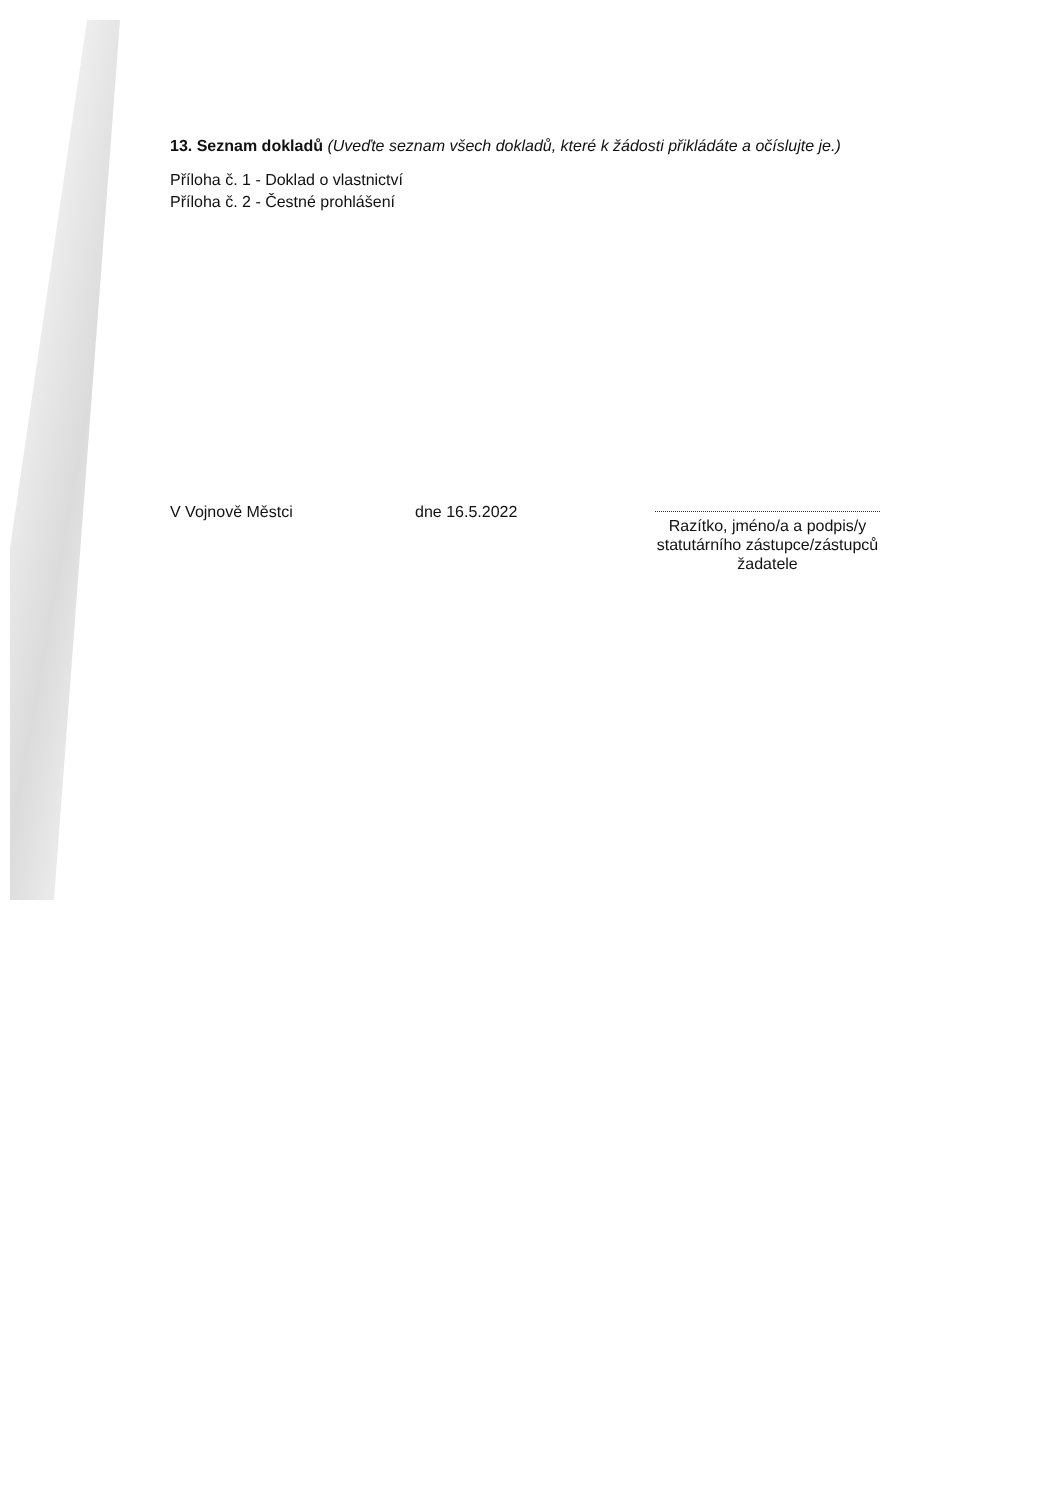13. Seznam dokladů (Uveďte seznam všech dokladů, které k žádosti přikládáte a očíslujte je.)
Příloha č. 1 - Doklad o vlastnictví
Příloha č. 2 - Čestné prohlášení
V Vojnově Městci dne 16.5.2022
Razítko, jméno/a a podpis/y statutárního zástupce/zástupců žadatele